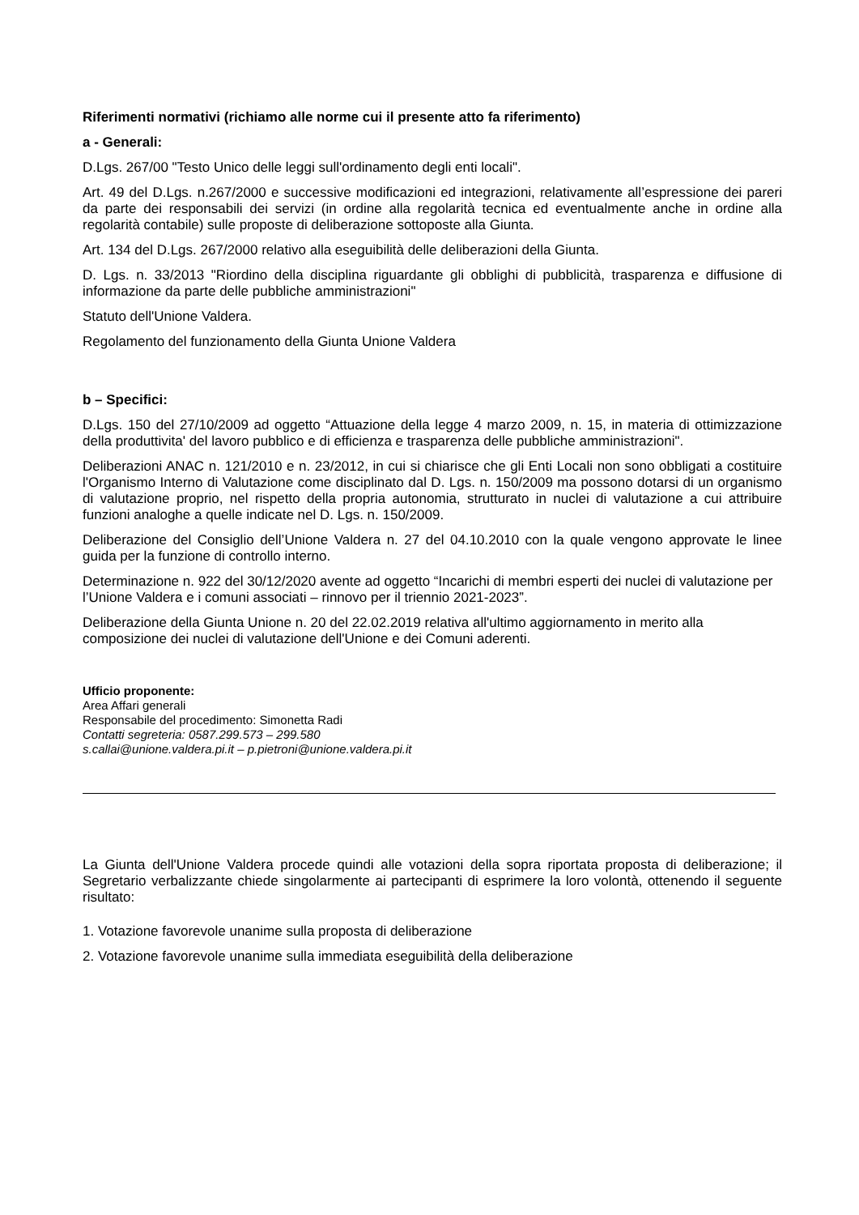Riferimenti normativi (richiamo alle norme cui il presente atto fa riferimento)
a - Generali:
D.Lgs. 267/00 "Testo Unico delle leggi sull'ordinamento degli enti locali".
Art. 49 del D.Lgs. n.267/2000 e successive modificazioni ed integrazioni, relativamente all’espressione dei pareri da parte dei responsabili dei servizi (in ordine alla regolarità tecnica ed eventualmente anche in ordine alla regolarità contabile) sulle proposte di deliberazione sottoposte alla Giunta.
Art. 134 del D.Lgs. 267/2000 relativo alla eseguibilità delle deliberazioni della Giunta.
D. Lgs. n. 33/2013 "Riordino della disciplina riguardante gli obblighi di pubblicità, trasparenza e diffusione di informazione da parte delle pubbliche amministrazioni"
Statuto dell'Unione Valdera.
Regolamento del funzionamento della Giunta Unione Valdera
b – Specifici:
D.Lgs. 150 del 27/10/2009 ad oggetto “Attuazione della legge 4 marzo 2009, n. 15, in materia di ottimizzazione della produttivita' del lavoro pubblico e di efficienza e trasparenza delle pubbliche amministrazioni".
Deliberazioni ANAC n. 121/2010 e n. 23/2012, in cui si chiarisce che gli Enti Locali non sono obbligati a costituire l'Organismo Interno di Valutazione come disciplinato dal D. Lgs. n. 150/2009 ma possono dotarsi di un organismo di valutazione proprio, nel rispetto della propria autonomia, strutturato in nuclei di valutazione a cui attribuire funzioni analoghe a quelle indicate nel D. Lgs. n. 150/2009.
Deliberazione del Consiglio dell’Unione Valdera n. 27 del 04.10.2010 con la quale vengono approvate le linee guida per la funzione di controllo interno.
Determinazione n. 922 del 30/12/2020 avente ad oggetto “Incarichi di membri esperti dei nuclei di valutazione per l’Unione Valdera e i comuni associati – rinnovo per il triennio 2021-2023”.
Deliberazione della Giunta Unione n. 20 del 22.02.2019 relativa all'ultimo aggiornamento in merito alla composizione dei nuclei di valutazione dell'Unione e dei Comuni aderenti.
Ufficio proponente:
Area Affari generali
Responsabile del procedimento: Simonetta Radi
Contatti segreteria: 0587.299.573 – 299.580
s.callai@unione.valdera.pi.it – p.pietroni@unione.valdera.pi.it
La Giunta dell'Unione Valdera procede quindi alle votazioni della sopra riportata proposta di deliberazione; il Segretario verbalizzante chiede singolarmente ai partecipanti di esprimere la loro volontà, ottenendo il seguente risultato:
1. Votazione favorevole unanime sulla proposta di deliberazione
2. Votazione favorevole unanime sulla immediata eseguibilità della deliberazione